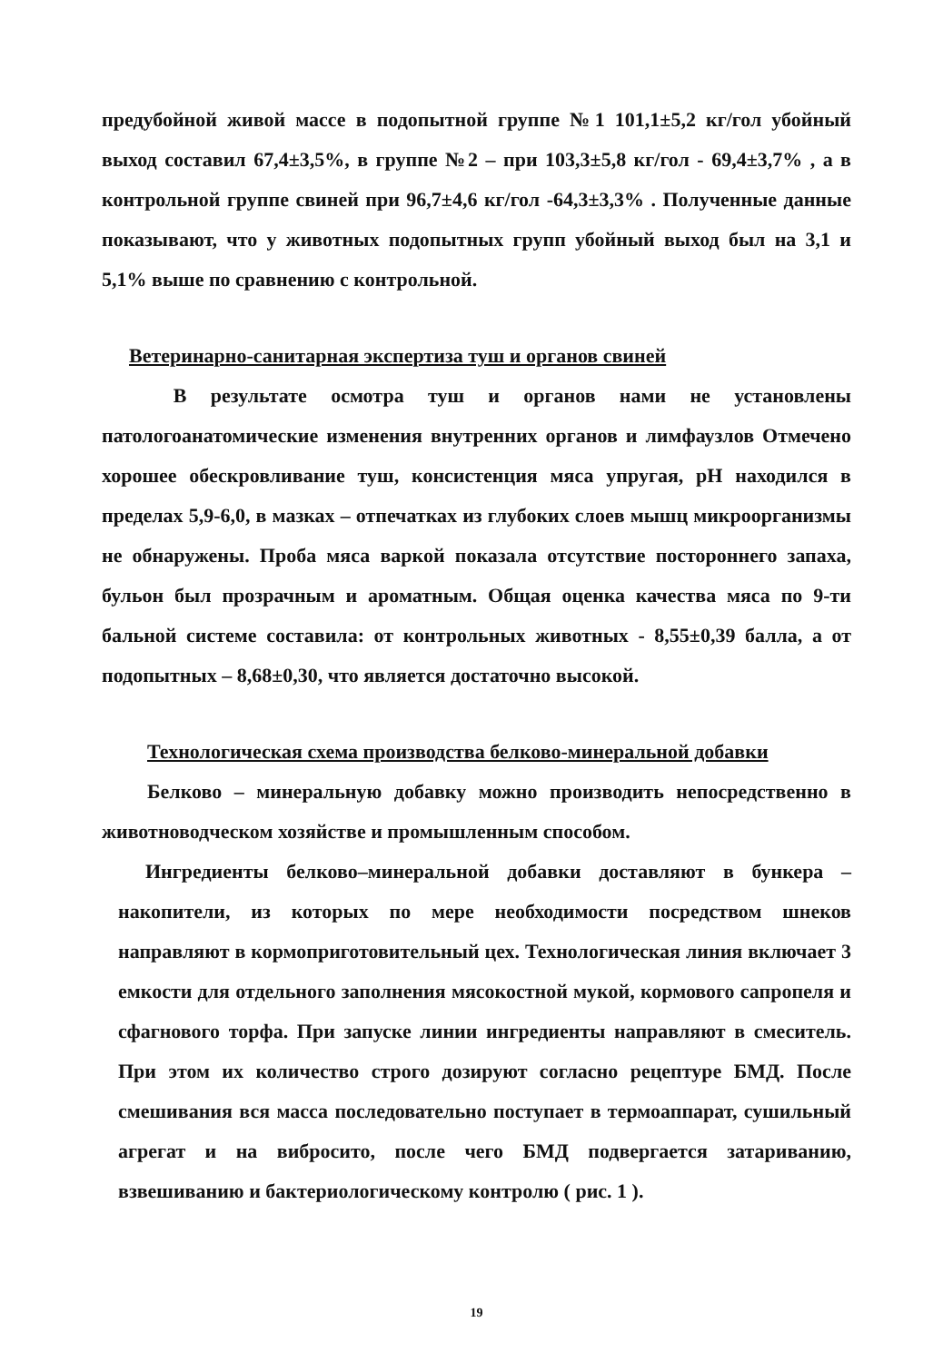предубойной живой массе в подопытной группе №1 101,1±5,2 кг/гол убойный выход составил 67,4±3,5%, в группе №2 – при 103,3±5,8 кг/гол - 69,4±3,7% , а в контрольной группе свиней при 96,7±4,6 кг/гол -64,3±3,3% . Полученные данные показывают, что у животных подопытных групп убойный выход был на 3,1 и 5,1% выше по сравнению с контрольной.
Ветеринарно-санитарная экспертиза туш и органов свиней
В результате осмотра туш и органов нами не установлены патологоанатомические изменения внутренних органов и лимфаузлов Отмечено хорошее обескровливание туш, консистенция мяса упругая, pH находился в пределах 5,9-6,0, в мазках – отпечатках из глубоких слоев мышц микроорганизмы не обнаружены. Проба мяса варкой показала отсутствие постороннего запаха, бульон был прозрачным и ароматным. Общая оценка качества мяса по 9-ти бальной системе составила: от контрольных животных - 8,55±0,39 балла, а от подопытных – 8,68±0,30, что является достаточно высокой.
Технологическая схема производства белково-минеральной добавки
Белково – минеральную добавку можно производить непосредственно в животноводческом хозяйстве и промышленным способом.
Ингредиенты белково–минеральной добавки доставляют в бункера – накопители, из которых по мере необходимости посредством шнеков направляют в кормоприготовительный цех. Технологическая линия включает 3 емкости для отдельного заполнения мясокостной мукой, кормового сапропеля и сфагнового торфа. При запуске линии ингредиенты направляют в смеситель. При этом их количество строго дозируют согласно рецептуре БМД. После смешивания вся масса последовательно поступает в термоаппарат, сушильный агрегат и на вибросито, после чего БМД подвергается затариванию, взвешиванию и бактериологическому контролю ( рис. 1 ).
19